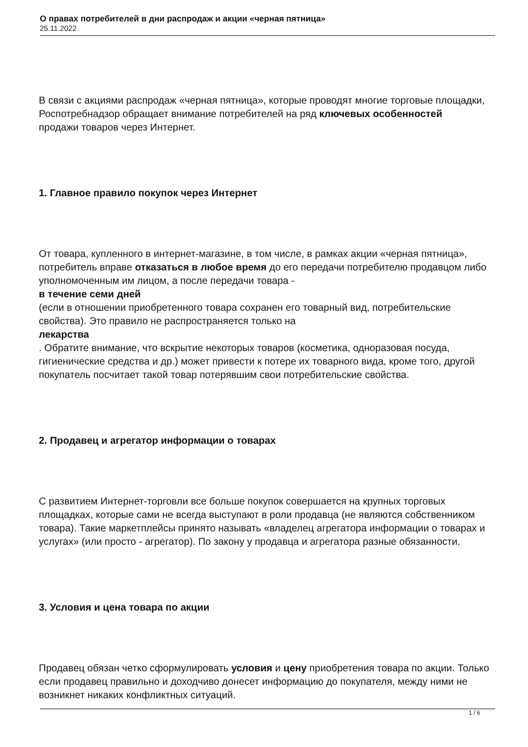О правах потребителей в дни распродаж и акции «черная пятница»
25.11.2022
В связи с акциями распродаж «черная пятница», которые проводят многие торговые площадки, Роспотребнадзор обращает внимание потребителей на ряд ключевых особенностей
продажи товаров через Интернет.
1. Главное правило покупок через Интернет
От товара, купленного в интернет-магазине, в том числе, в рамках акции «черная пятница», потребитель вправе отказаться в любое время до его передачи потребителю продавцом либо уполномоченным им лицом, а после передачи товара -
в течение семи дней
(если в отношении приобретенного товара сохранен его товарный вид, потребительские свойства). Это правило не распространяется только на
лекарства
. Обратите внимание, что вскрытие некоторых товаров (косметика, одноразовая посуда, гигиенические средства и др.) может привести к потере их товарного вида, кроме того, другой покупатель посчитает такой товар потерявшим свои потребительские свойства.
2. Продавец и агрегатор информации о товарах
С развитием Интернет-торговли все больше покупок совершается на крупных торговых площадках, которые сами не всегда выступают в роли продавца (не являются собственником товара). Такие маркетплейсы принято называть «владелец агрегатора информации о товарах и услугах» (или просто - агрегатор). По закону у продавца и агрегатора разные обязанности.
3. Условия и цена товара по акции
Продавец обязан четко сформулировать условия и цену приобретения товара по акции. Только если продавец правильно и доходчиво донесет информацию до покупателя, между ними не возникнет никаких конфликтных ситуаций.
1 / 6